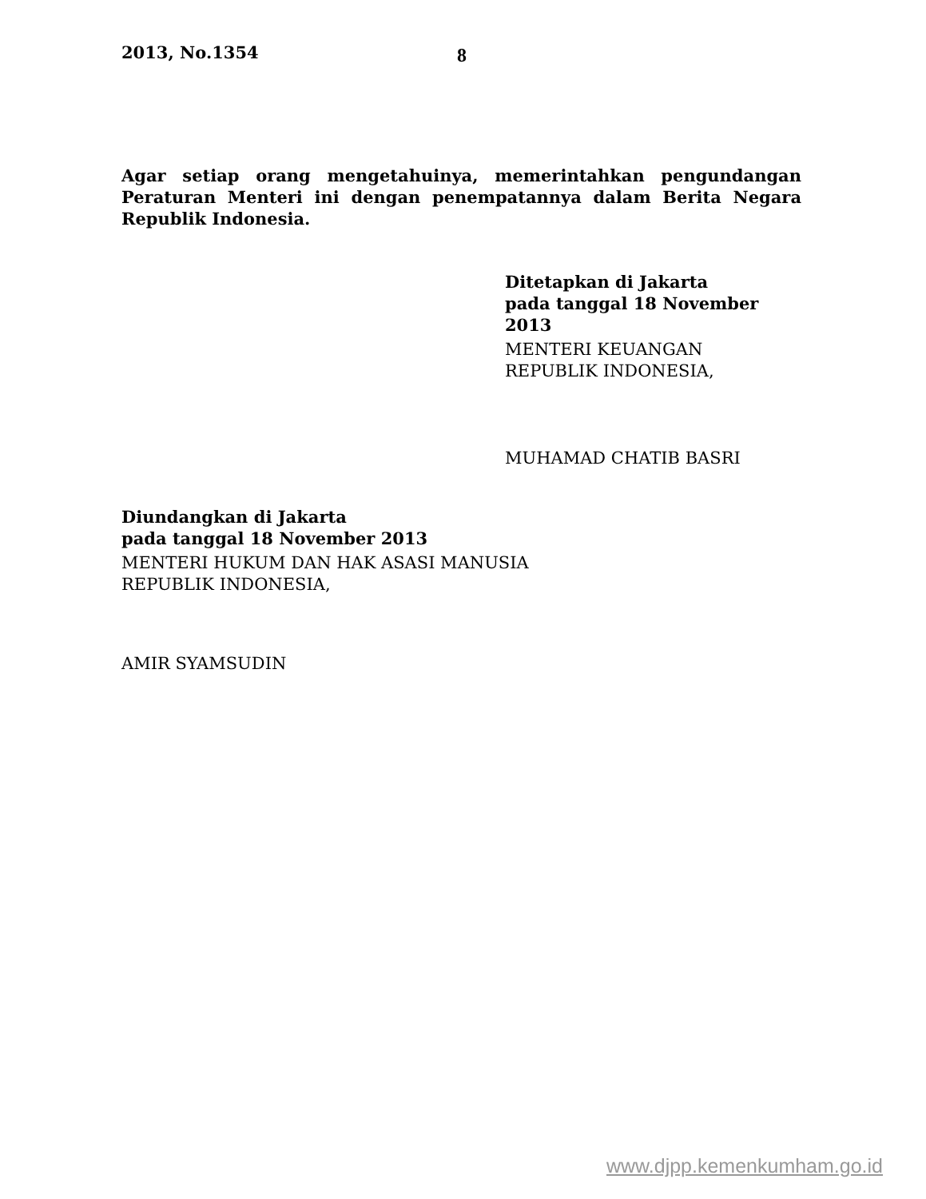2013, No.1354
8
Agar setiap orang mengetahuinya, memerintahkan pengundangan Peraturan Menteri ini dengan penempatannya dalam Berita Negara Republik Indonesia.
Ditetapkan di Jakarta
pada tanggal 18 November 2013
MENTERI KEUANGAN
REPUBLIK INDONESIA,
MUHAMAD CHATIB BASRI
Diundangkan di Jakarta
pada tanggal 18 November 2013
MENTERI HUKUM DAN HAK ASASI MANUSIA
REPUBLIK INDONESIA,
AMIR SYAMSUDIN
www.djpp.kemenkumham.go.id